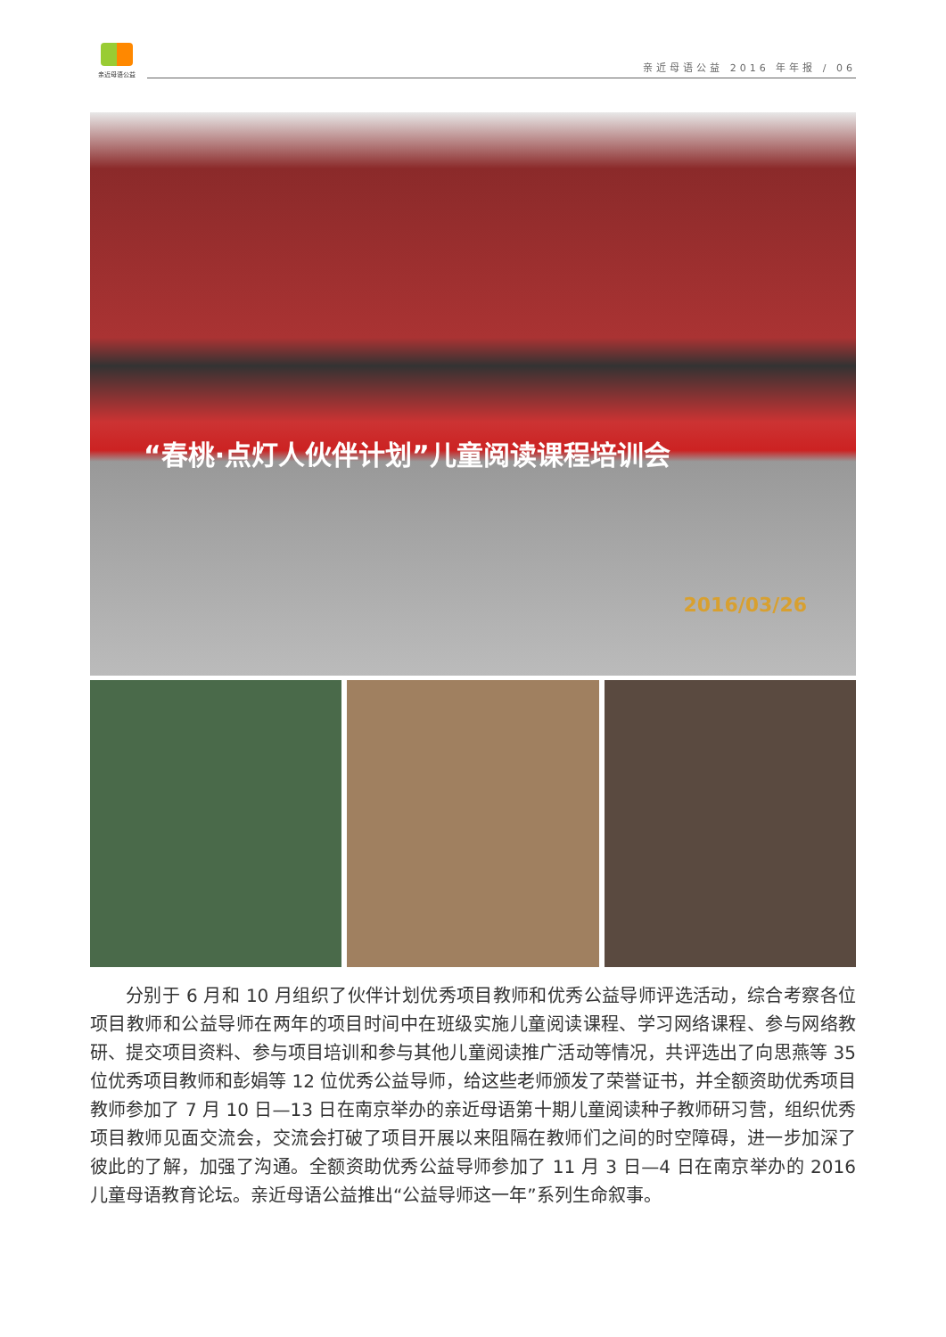亲近母语公益
亲近母语公益 2016 年年报 / 06
“春桃·点灯人伙伴计划”儿童阅读课程培训会
2016/03/26
分别于 6 月和 10 月组织了伙伴计划优秀项目教师和优秀公益导师评选活动，综合考察各位项目教师和公益导师在两年的项目时间中在班级实施儿童阅读课程、学习网络课程、参与网络教研、提交项目资料、参与项目培训和参与其他儿童阅读推广活动等情况，共评选出了向思燕等 35 位优秀项目教师和彭娟等 12 位优秀公益导师，给这些老师颁发了荣誉证书，并全额资助优秀项目教师参加了 7 月 10 日—13 日在南京举办的亲近母语第十期儿童阅读种子教师研习营，组织优秀项目教师见面交流会，交流会打破了项目开展以来阻隔在教师们之间的时空障碍，进一步加深了彼此的了解，加强了沟通。全额资助优秀公益导师参加了 11 月 3 日—4 日在南京举办的 2016 儿童母语教育论坛。亲近母语公益推出“公益导师这一年”系列生命叙事。